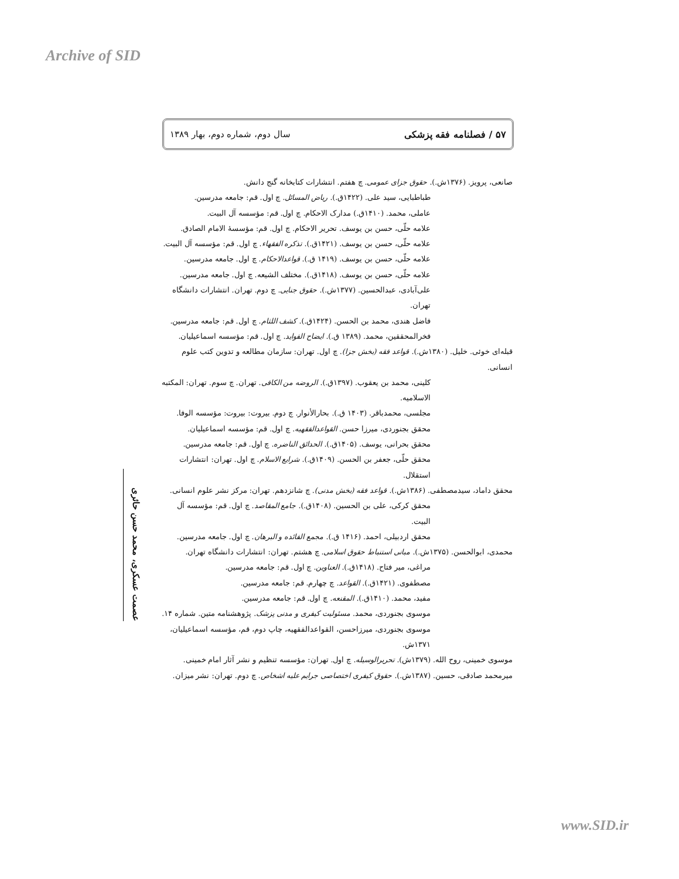Archive of SID
۵۷ / فصلنامه فقه پزشکی سال دوم، شماره دوم، بهار ۱۳۸۹
صانعی، پرویز. (۱۳۷۶ش.). حقوق جزای عمومی. چ هفتم. انتشارات کتابخانه گنج دانش.
طباطبایی، سید علی. (۱۴۲۲ق.). ریاض المسائل. چ اول. قم: جامعه مدرسین.
عاملی، محمد. (۱۴۱۰ق.) مدارک الاحکام. چ اول. قم: مؤسسه آل البیت.
علامه حلّی، حسن بن یوسف. تحریر الاحکام. چ اول. قم: مؤسسهٔ الامام الصادق.
علامه حلّی، حسن بن یوسف. (۱۴۲۱ق.). تذکره الفقهاء. چ اول. قم: مؤسسه آل البیت.
علامه حلّی، حسن بن یوسف. (۱۴۱۹ ق.). قواعدالاحکام. چ اول. جامعه مدرسین.
علامه حلّی، حسن بن یوسف. (۱۴۱۸ق.). مختلف الشیعه. چ اول. جامعه مدرسین.
علی‌آبادی، عبدالحسین. (۱۳۷۷ش.). حقوق جنایی. چ دوم. تهران. انتشارات دانشگاه تهران.
فاضل هندی، محمد بن الحسن. (۱۴۲۴ق.). کشف اللثام. چ اول. قم: جامعه مدرسین.
فخرالمحققین، محمد. (۱۳۸۹ ق.). ایضاح الفواید. چ اول. قم: مؤسسه اسماعیلیان.
قبله‌ای خوئی. خلیل. (۱۳۸۰ش.). قواعد فقه (بخش جزا). چ اول. تهران: سازمان مطالعه و تدوین کتب علوم انسانی.
کلینی، محمد بن یعقوب. (۱۳۹۷ق.). الروضه من الکافی. تهران. چ سوم. تهران: المکتبه الاسلامیه.
مجلسی، محمدباقر. (۱۴۰۳ ق.). بحارالأنوار. چ دوم. بیروت: بیروت: مؤسسه الوفا.
محقق بجنوردی، میرزا حسن. القواعدالفقهیه. چ اول. قم: مؤسسه اسماعیلیان.
محقق بحرانی، یوسف. (۱۴۰۵ق.). الحدائق الناضره. چ اول. قم: جامعه مدرسین.
محقق حلّی، جعفر بن الحسن. (۱۴۰۹ق.). شرایع الاسلام. چ اول. تهران: انتشارات استقلال.
محقق داماد، سیدمصطفی. (۱۳۸۶ش.). قواعد فقه (بخش مدنی). چ شانزدهم. تهران: مرکز نشر علوم انسانی.
محقق کرکی، علی بن الحسین. (۱۴۰۸ق.). جامع المقاصد. چ اول. قم: مؤسسه آل البیت.
محقق اردبیلی، احمد. (۱۴۱۶ ق.). مجمع الفائده و البرهان. چ اول. جامعه مدرسین.
محمدی، ابوالحسن. (۱۳۷۵ش.). مبانی استنباط حقوق اسلامی. چ هشتم. تهران: انتشارات دانشگاه تهران.
مراغی، میر فتاح. (۱۴۱۸ق.). العناوین. چ اول. قم: جامعه مدرسین.
مصطفوی. (۱۴۲۱ق.). القواعد. چ چهارم. قم: جامعه مدرسین.
مفید، محمد. (۱۴۱۰ق.). المقنعه. چ اول. قم: جامعه مدرسین.
موسوی بجنوردی، محمد. مسئولیت کیفری و مدنی پزشک. پژوهشنامه متین. شماره ۱۴.
موسوی بجنوردی، میرزاحسن، القواعدالفقهیه، چاپ دوم، قم، مؤسسه اسماعیلیان، ۱۳۷۱ش.
موسوی خمینی، روح الله. (۱۳۷۹ش). تحریرالوسیله. چ اول. تهران: مؤسسه تنظیم و نشر آثار امام خمینی.
میرمحمد صادقی، حسین. (۱۳۸۷ش.). حقوق کیفری اختصاصی جرایم علیه اشخاص. چ دوم. تهران: نشر میزان.
عصمت عسکری، محمد حسن حائری
www.SID.ir